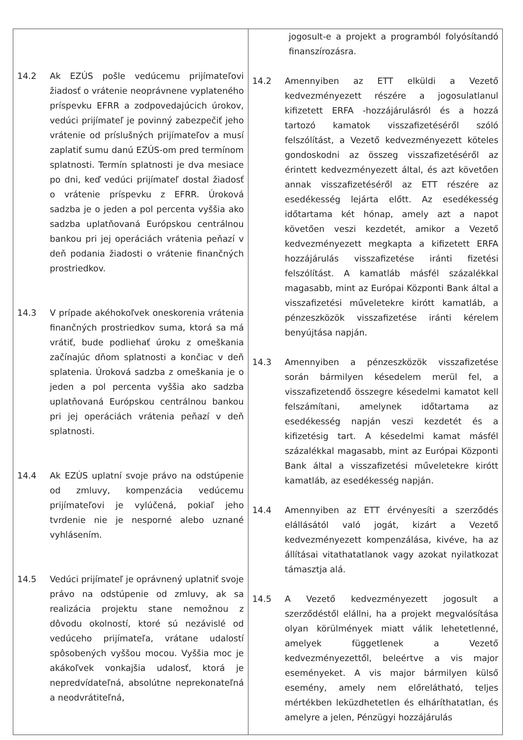| 14.2 Ak EZÚS pošle vedúcemu prijímateľovi žiadosť o vrátenie neoprávnene vyplateného príspevku EFRR a zodpovedajúcich úrokov, vedúci prijímateľ je povinný zabezpečiť jeho vrátenie od príslušných prijímateľov a musí zaplatiť sumu danú EZÚS-om pred termínom splatnosti. Termín splatnosti je dva mesiace po dni, keď vedúci prijímateľ dostal žiadosť o vrátenie príspevku z EFRR. Úroková sadzba je o jeden a pol percenta vyššia ako sadzba uplatňovaná Európskou centrálnou bankou pri jej operáciách vrátenia peňazí v deň podania žiadosti o vrátenie finančných prostriedkov. 14.3 V prípade akéhokoľvek oneskorenia vrátenia finančných prostriedkov suma, ktorá sa má vrátiť, bude podliehať úroku z omeškania začínajúc dňom splatnosti a končiac v deň splatenia. Úroková sadzba z omeškania je o jeden a pol percenta vyššia ako sadzba uplatňovaná Európskou centrálnou bankou pri jej operáciách vrátenia peňazí v deň splatnosti. 14.4 Ak EZÚS uplatní svoje právo na odstúpenie od zmluvy, kompenzácia vedúcemu prijímateľovi je vylúčená, pokiaľ jeho tvrdenie nie je nesporné alebo uznané vyhlásením. 14.5 Vedúci prijímateľ je oprávnený uplatniť svoje právo na odstúpenie od zmluvy, ak sa realizácia projektu stane nemožnou z dôvodu okolností, ktoré sú nezávislé od vedúceho prijímateľa, vrátane udalostí spôsobených vyššou mocou. Vyššia moc je akákoľvek vonkajšia udalosť, ktorá je nepredvídateľná, absolútne neprekonateľná a neodvrátiteľná, | jogosult-e a projekt a programból folyósítandó finanszírozásra. 14.2 Amennyiben az ETT elküldi a Vezető kedvezményezett részére a jogosulatlanul kifizetett ERFA -hozzájárulásról és a hozzá tartozó kamatok visszafizetéséről szóló felszólítást, a Vezető kedvezményezett köteles gondoskodni az összeg visszafizetéséről az érintett kedvezményezett által, és azt követően annak visszafizetéséről az ETT részére az esedékesség lejárta előtt. Az esedékesség időtartama két hónap, amely azt a napot követően veszi kezdetét, amikor a Vezető kedvezményezett megkapta a kifizetett ERFA hozzájárulás visszafizetése iránti fizetési felszólítást. A kamatláb másfél százalékkal magasabb, mint az Európai Központi Bank által a visszafizetési műveletekre kirótt kamatláb, a pénzeszközök visszafizetése iránti kérelem benyújtása napján. 14.3 Amennyiben a pénzeszközök visszafizetése során bármilyen késedelem merül fel, a visszafizetendő összegre késedelmi kamatot kell felszámítani, amelynek időtartama az esedékesség napján veszi kezdetét és a kifizetésig tart. A késedelmi kamat másfél százalékkal magasabb, mint az Európai Központi Bank által a visszafizetési műveletekre kirótt kamatláb, az esedékesség napján. 14.4 Amennyiben az ETT érvényesíti a szerződés elállásától való jogát, kizárt a Vezető kedvezményezett kompenzálása, kivéve, ha az állításai vitathatatlanok vagy azokat nyilatkozat támasztja alá. 14.5 A Vezető kedvezményezett jogosult a szerződéstől elállni, ha a projekt megvalósítása olyan körülmények miatt válik lehetetlenné, amelyek függetlenek a Vezető kedvezményezettől, beleértve a vis major eseményeket. A vis major bármilyen külső esemény, amely nem előrelátható, teljes mértékben leküzdhetetlen és elháríthatatlan, és amelyre a jelen, Pénzügyi hozzájárulás |